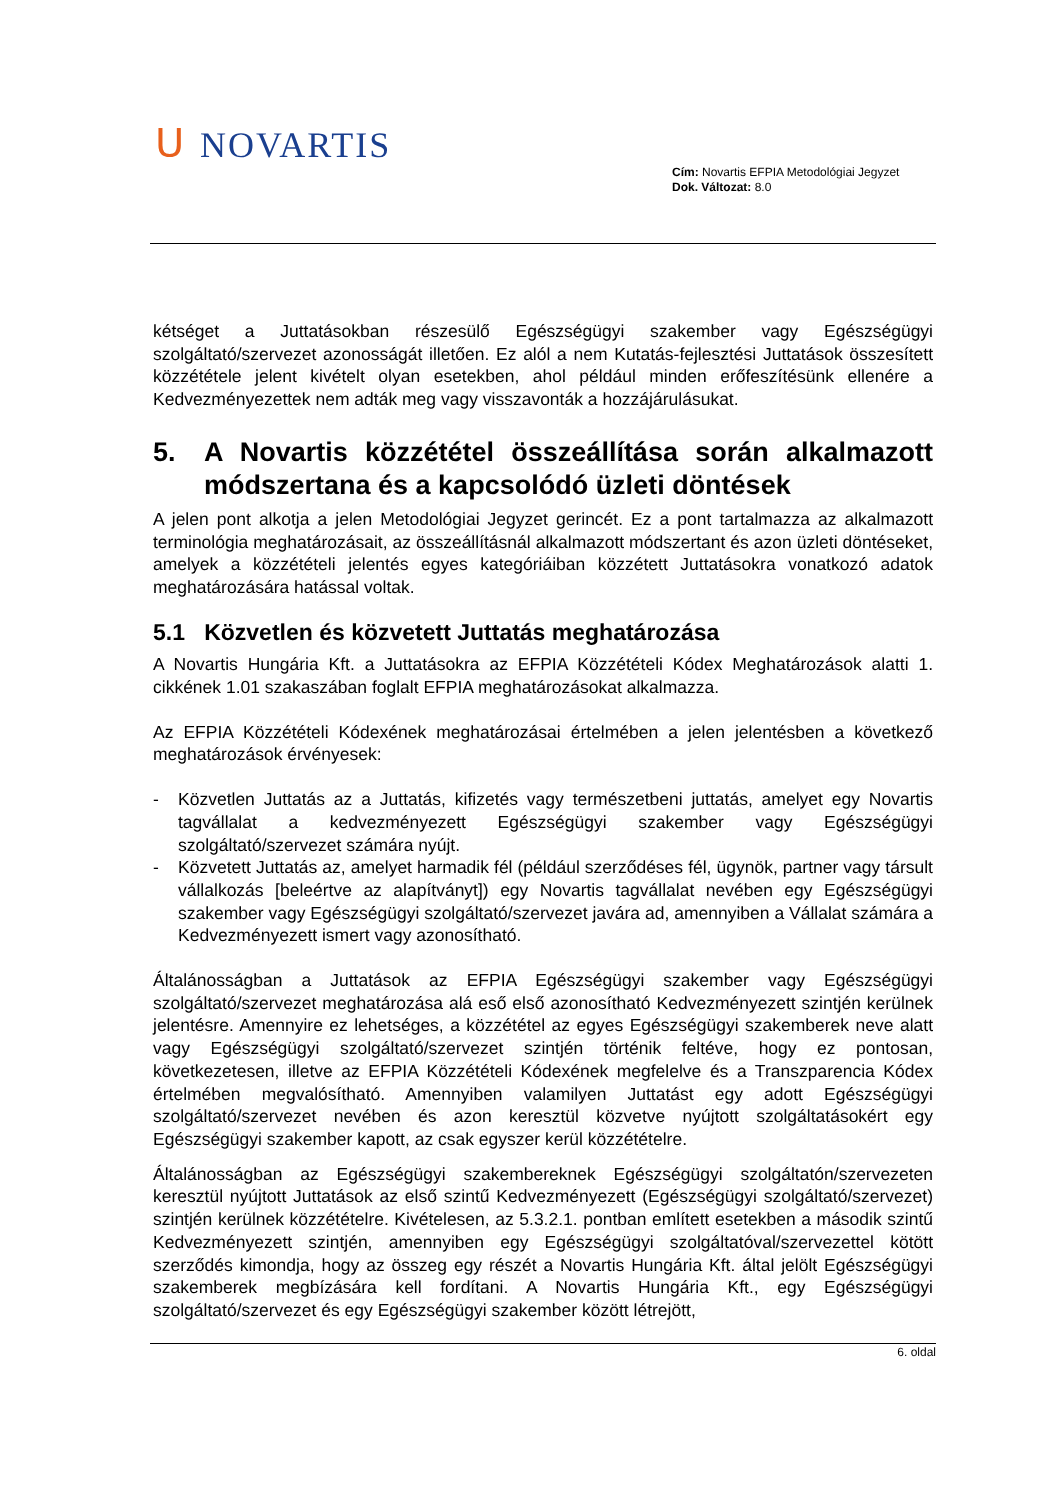ᑌ NOVARTIS
Cím: Novartis EFPIA Metodológiai Jegyzet
Dok. Változat: 8.0
kétséget a Juttatásokban részesülő Egészségügyi szakember vagy Egészségügyi szolgáltató/szervezet azonosságát illetően. Ez alól a nem Kutatás-fejlesztési Juttatások összesített közzététele jelent kivételt olyan esetekben, ahol például minden erőfeszítésünk ellenére a Kedvezményezettek nem adták meg vagy visszavonták a hozzájárulásukat.
5. A Novartis közzététel összeállítása során alkalmazott módszertana és a kapcsolódó üzleti döntések
A jelen pont alkotja a jelen Metodológiai Jegyzet gerincét. Ez a pont tartalmazza az alkalmazott terminológia meghatározásait, az összeállításnál alkalmazott módszertant és azon üzleti döntéseket, amelyek a közzétételi jelentés egyes kategóriáiban közzétett Juttatásokra vonatkozó adatok meghatározására hatással voltak.
5.1 Közvetlen és közvetett Juttatás meghatározása
A Novartis Hungária Kft. a Juttatásokra az EFPIA Közzétételi Kódex Meghatározások alatti 1. cikkének 1.01 szakaszában foglalt EFPIA meghatározásokat alkalmazza.
Az EFPIA Közzétételi Kódexének meghatározásai értelmében a jelen jelentésben a következő meghatározások érvényesek:
- Közvetlen Juttatás az a Juttatás, kifizetés vagy természetbeni juttatás, amelyet egy Novartis tagvállalat a kedvezményezett Egészségügyi szakember vagy Egészségügyi szolgáltató/szervezet számára nyújt.
- Közvetett Juttatás az, amelyet harmadik fél (például szerződéses fél, ügynök, partner vagy társult vállalkozás [beleértve az alapítványt]) egy Novartis tagvállalat nevében egy Egészségügyi szakember vagy Egészségügyi szolgáltató/szervezet javára ad, amennyiben a Vállalat számára a Kedvezményezett ismert vagy azonosítható.
Általánosságban a Juttatások az EFPIA Egészségügyi szakember vagy Egészségügyi szolgáltató/szervezet meghatározása alá eső első azonosítható Kedvezményezett szintjén kerülnek jelentésre. Amennyire ez lehetséges, a közzététel az egyes Egészségügyi szakemberek neve alatt vagy Egészségügyi szolgáltató/szervezet szintjén történik feltéve, hogy ez pontosan, következetesen, illetve az EFPIA Közzétételi Kódexének megfelelve és a Transzparencia Kódex értelmében megvalósítható. Amennyiben valamilyen Juttatást egy adott Egészségügyi szolgáltató/szervezet nevében és azon keresztül közvetve nyújtott szolgáltatásokért egy Egészségügyi szakember kapott, az csak egyszer kerül közzétételre.
Általánosságban az Egészségügyi szakembereknek Egészségügyi szolgáltatón/szervezeten keresztül nyújtott Juttatások az első szintű Kedvezményezett (Egészségügyi szolgáltató/szervezet) szintjén kerülnek közzétételre. Kivételesen, az 5.3.2.1. pontban említett esetekben a második szintű Kedvezményezett szintjén, amennyiben egy Egészségügyi szolgáltatóval/szervezettel kötött szerződés kimondja, hogy az összeg egy részét a Novartis Hungária Kft. által jelölt Egészségügyi szakemberek megbízására kell fordítani. A Novartis Hungária Kft., egy Egészségügyi szolgáltató/szervezet és egy Egészségügyi szakember között létrejött,
6. oldal